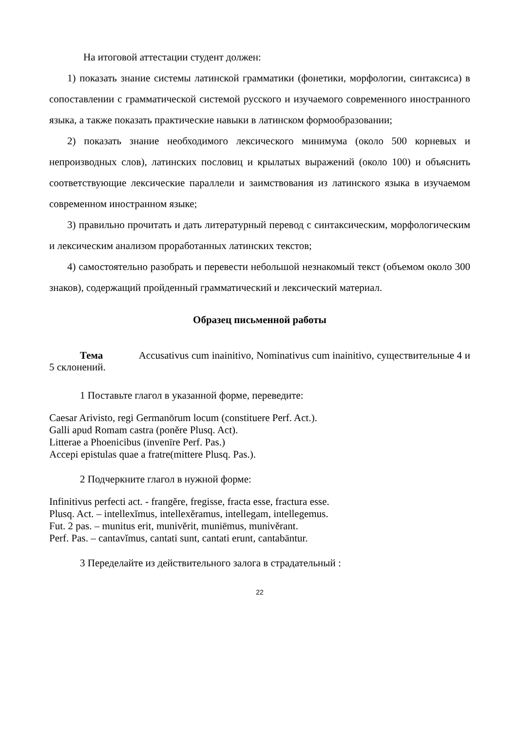На итоговой аттестации студент должен:
1) показать знание системы латинской грамматики (фонетики, морфологии, синтаксиса) в сопоставлении с грамматической системой русского и изучаемого современного иностранного языка, а также показать практические навыки в латинском формообразовании;
2) показать знание необходимого лексического минимума (около 500 корневых и непроизводных слов), латинских пословиц и крылатых выражений (около 100) и объяснить соответствующие лексические параллели и заимствования из латинского языка в изучаемом современном иностранном языке;
3) правильно прочитать и дать литературный перевод с синтаксическим, морфологическим и лексическим анализом проработанных латинских текстов;
4) самостоятельно разобрать и перевести небольшой незнакомый текст (объемом около 300 знаков), содержащий пройденный грамматический и лексический материал.
Образец письменной работы
Тема Accusativus cum inainitivo, Nominativus cum inainitivo, существительные 4 и 5 склонений.
1 Поставьте глагол в указанной форме, переведите:
Caesar Arivisto, regi Germanōrum locum (constituere Perf. Act.).
Galli apud Romam castra (ponĕre Plusq. Act).
Litterae a Phoenicibus (invenīre Perf. Pas.)
Accepi epistulas quae a fratre(mittere Plusq. Pas.).
2 Подчеркните глагол в нужной форме:
Infinitivus perfecti act. - frangĕre, fregisse, fracta esse, fractura esse.
Plusq. Act. – intellexĭmus, intellexĕramus, intellegam, intellegemus.
Fut. 2 pas. – munitus erit, munivĕrit, muniēmus, munivĕrant.
Perf. Pas. – cantavĭmus, cantati sunt, cantati erunt, cantabāntur.
3 Переделайте из действительного залога в страдательный :
22